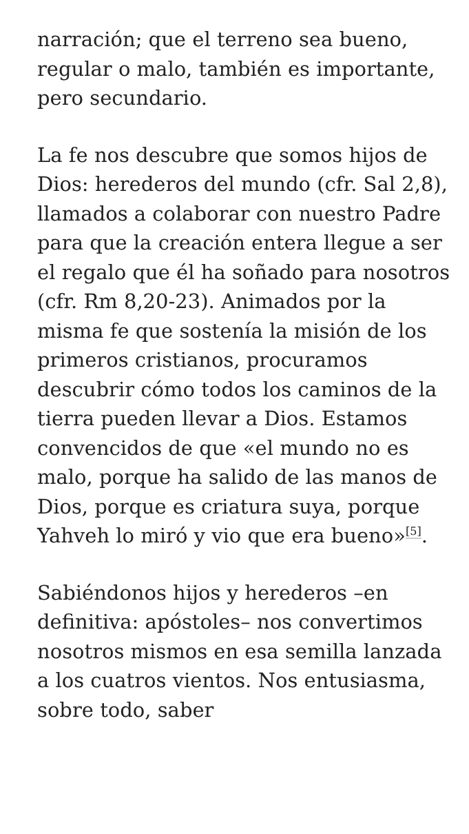narración; que el terreno sea bueno, regular o malo, también es importante, pero secundario.
La fe nos descubre que somos hijos de Dios: herederos del mundo (cfr. Sal 2,8), llamados a colaborar con nuestro Padre para que la creación entera llegue a ser el regalo que él ha soñado para nosotros (cfr. Rm 8,20-23). Animados por la misma fe que sostenía la misión de los primeros cristianos, procuramos descubrir cómo todos los caminos de la tierra pueden llevar a Dios. Estamos convencidos de que «el mundo no es malo, porque ha salido de las manos de Dios, porque es criatura suya, porque Yahveh lo miró y vio que era bueno»<sup>[5]</sup>.
Sabiéndonos hijos y herederos –en definitiva: apóstoles– nos convertimos nosotros mismos en esa semilla lanzada a los cuatros vientos. Nos entusiasma, sobre todo, saber